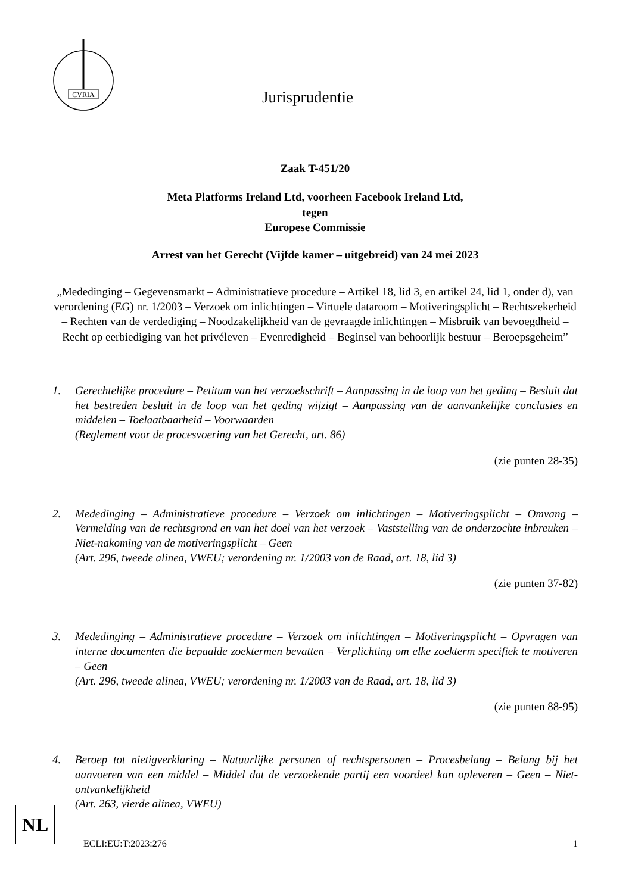CVRIA
Jurisprudentie
Zaak T-451/20
Meta Platforms Ireland Ltd, voorheen Facebook Ireland Ltd,
tegen
Europese Commissie
Arrest van het Gerecht (Vijfde kamer – uitgebreid) van 24 mei 2023
„Mededinging – Gegevensmarkt – Administratieve procedure – Artikel 18, lid 3, en artikel 24, lid 1, onder d), van verordening (EG) nr. 1/2003 – Verzoek om inlichtingen – Virtuele dataroom – Motiveringsplicht – Rechtszekerheid – Rechten van de verdediging – Noodzakelijkheid van de gevraagde inlichtingen – Misbruik van bevoegdheid – Recht op eerbiediging van het privéleven – Evenredigheid – Beginsel van behoorlijk bestuur – Beroepsgeheim”
1. Gerechtelijke procedure – Petitum van het verzoekschrift – Aanpassing in de loop van het geding – Besluit dat het bestreden besluit in de loop van het geding wijzigt – Aanpassing van de aanvankelijke conclusies en middelen – Toelaatbaarheid – Voorwaarden
(Reglement voor de procesvoering van het Gerecht, art. 86)
(zie punten 28-35)
2. Mededinging – Administratieve procedure – Verzoek om inlichtingen – Motiveringsplicht – Omvang – Vermelding van de rechtsgrond en van het doel van het verzoek – Vaststelling van de onderzochte inbreuken – Niet-nakoming van de motiveringsplicht – Geen
(Art. 296, tweede alinea, VWEU; verordening nr. 1/2003 van de Raad, art. 18, lid 3)
(zie punten 37-82)
3. Mededinging – Administratieve procedure – Verzoek om inlichtingen – Motiveringsplicht – Opvragen van interne documenten die bepaalde zoektermen bevatten – Verplichting om elke zoekterm specifiek te motiveren – Geen
(Art. 296, tweede alinea, VWEU; verordening nr. 1/2003 van de Raad, art. 18, lid 3)
(zie punten 88-95)
4. Beroep tot nietigverklaring – Natuurlijke personen of rechtspersonen – Procesbelang – Belang bij het aanvoeren van een middel – Middel dat de verzoekende partij een voordeel kan opleveren – Geen – Niet-ontvankelijkheid
(Art. 263, vierde alinea, VWEU)
NL
ECLI:EU:T:2023:276 1